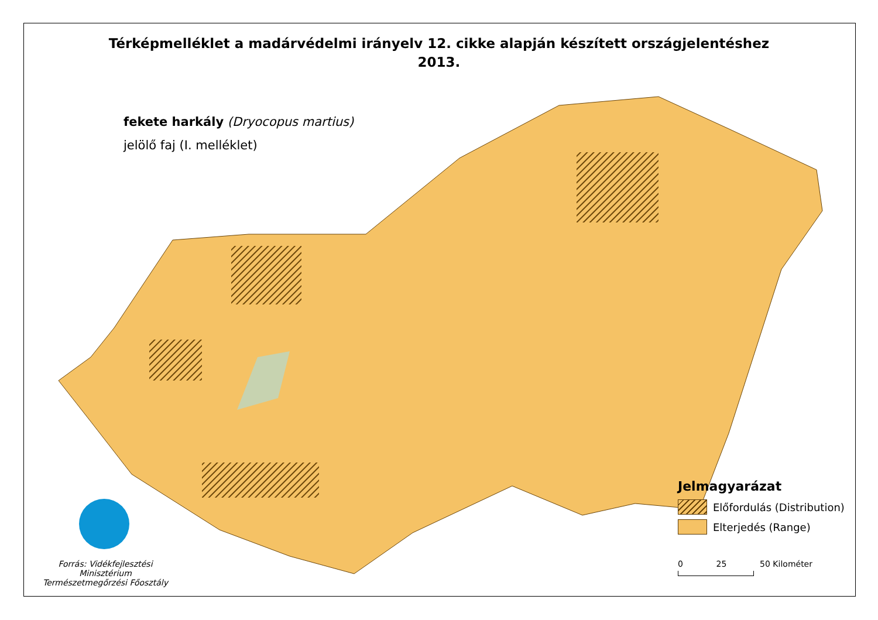Térképmelléklet a madárvédelmi irányelv 12. cikke alapján készített országjelentéshez
2013.
fekete harkály (Dryocopus martius)
jelölő faj (I. melléklet)
Forrás: Vidékfejlesztési Minisztérium
Természetmegőrzési Főosztály
Jelmagyarázat
Előfordulás (Distribution)
Elterjedés (Range)
0 25 50 Kilométer